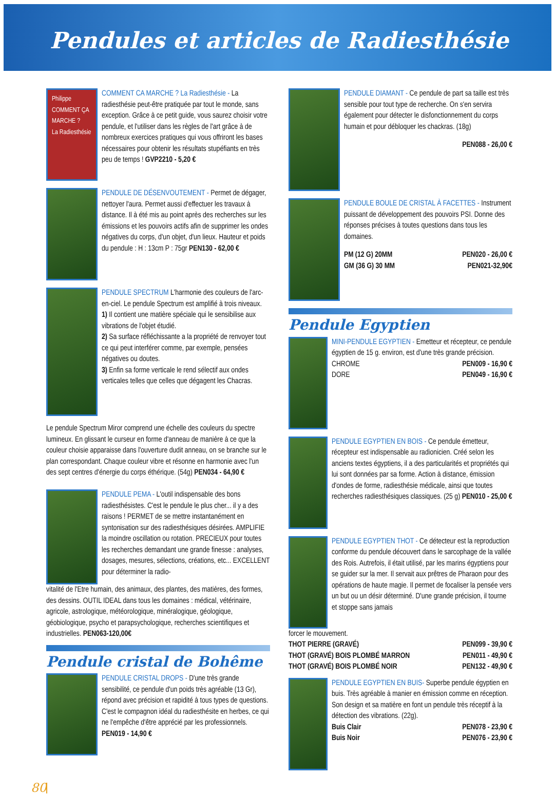Pendules et articles de Radiesthésie
Philippe
COMMENT ÇA MARCHE ?
La Radiesthésie
COMMENT CA MARCHE ? La Radiesthésie - La radiesthésie peut-être pratiquée par tout le monde, sans exception. Grâce à ce petit guide, vous saurez choisir votre pendule, et l'utiliser dans les règles de l'art grâce à de nombreux exercices pratiques qui vous offriront les bases nécessaires pour obtenir les résultats stupéfiants en très peu de temps ! GVP2210 - 5,20 €
PENDULE DE DÉSENVOUTEMENT - Permet de dégager, nettoyer l'aura. Permet aussi d'effectuer les travaux à distance. Il à été mis au point après des recherches sur les émissions et les pouvoirs actifs afin de supprimer les ondes négatives du corps, d'un objet, d'un lieux. Hauteur et poids du pendule : H : 13cm P : 75gr PEN130 - 62,00 €
PENDULE SPECTRUM L'harmonie des couleurs de l'arc-en-ciel. Le pendule Spectrum est amplifié à trois niveaux.
1) Il contient une matière spéciale qui le sensibilise aux vibrations de l'objet étudié.
2) Sa surface réfléchissante a la propriété de renvoyer tout ce qui peut interférer comme, par exemple, pensées négatives ou doutes.
3) Enfin sa forme verticale le rend sélectif aux ondes verticales telles que celles que dégagent les Chacras.
Le pendule Spectrum Miror comprend une échelle des couleurs du spectre lumineux. En glissant le curseur en forme d'anneau de manière à ce que la couleur choisie apparaisse dans l'ouverture dudit anneau, on se branche sur le plan correspondant. Chaque couleur vibre et résonne en harmonie avec l'un des sept centres d'énergie du corps éthérique. (54g) PEN034 - 64,90 €
PENDULE PEMA - L'outil indispensable des bons radiesthésistes. C'est le pendule le plus cher... il y a des raisons ! PERMET de se mettre instantanément en syntonisation sur des radiesthésiques désirées. AMPLIFIE la moindre oscillation ou rotation. PRECIEUX pour toutes les recherches demandant une grande finesse : analyses, dosages, mesures, sélections, créations, etc... EXCELLENT pour déterminer la radio-
vitalité de l'Etre humain, des animaux, des plantes, des matières, des formes, des dessins. OUTIL IDEAL dans tous les domaines : médical, vétérinaire, agricole, astrologique, météorologique, minéralogique, géologique, géobiologique, psycho et parapsychologique, recherches scientifiques et industrielles. PEN063-120,00€
Pendule cristal de Bohême
PENDULE CRISTAL DROPS - D'une très grande sensibilité, ce pendule d'un poids très agréable (13 Gr), répond avec précision et rapidité à tous types de questions. C'est le compagnon idéal du radiesthésite en herbes, ce qui ne l'empêche d'être apprécié par les professionnels. PEN019 - 14,90 €
PENDULE DIAMANT - Ce pendule de part sa taille est très sensible pour tout type de recherche. On s'en servira également pour détecter le disfonctionnement du corps humain et pour débloquer les chackras. (18g)
PEN088 - 26,00 €
PENDULE BOULE DE CRISTAL À FACETTES - Instrument puissant de développement des pouvoirs PSI. Donne des réponses précises à toutes questions dans tous les domaines.
PM (12 G) 20MM PEN020 - 26,00 €
GM (36 G) 30 MM PEN021-32,90€
Pendule Egyptien
MINI-PENDULE EGYPTIEN - Emetteur et récepteur, ce pendule égyptien de 15 g. environ, est d'une très grande précision.
CHROME PEN009 - 16,90 €
DORE PEN049 - 16,90 €
PENDULE EGYPTIEN EN BOIS - Ce pendule émetteur, récepteur est indispensable au radionicien. Créé selon les anciens textes égyptiens, il a des particularités et propriétés qui lui sont données par sa forme. Action à distance, émission d'ondes de forme, radiesthésie médicale, ainsi que toutes recherches radiesthésiques classiques. (25 g) PEN010 - 25,00 €
PENDULE EGYPTIEN THOT - Ce détecteur est la reproduction conforme du pendule découvert dans le sarcophage de la vallée des Rois. Autrefois, il était utilisé, par les marins égyptiens pour se guider sur la mer. Il servait aux prêtres de Pharaon pour des opérations de haute magie. Il permet de focaliser la pensée vers un but ou un désir déterminé. D'une grande précision, il tourne et stoppe sans jamais
forcer le mouvement.
THOT PIERRE (GRAVÉ) PEN099 - 39,90 €
THOT (GRAVÉ) BOIS PLOMBÉ MARRON PEN011 - 49,90 €
THOT (GRAVÉ) BOIS PLOMBÉ NOIR PEN132 - 49,90 €
PENDULE EGYPTIEN EN BUIS- Superbe pendule égyptien en buis. Très agréable à manier en émission comme en réception. Son design et sa matière en font un pendule très réceptif à la détection des vibrations. (22g).
Buis Clair PEN078 - 23,90 €
Buis Noir PEN076 - 23,90 €
80